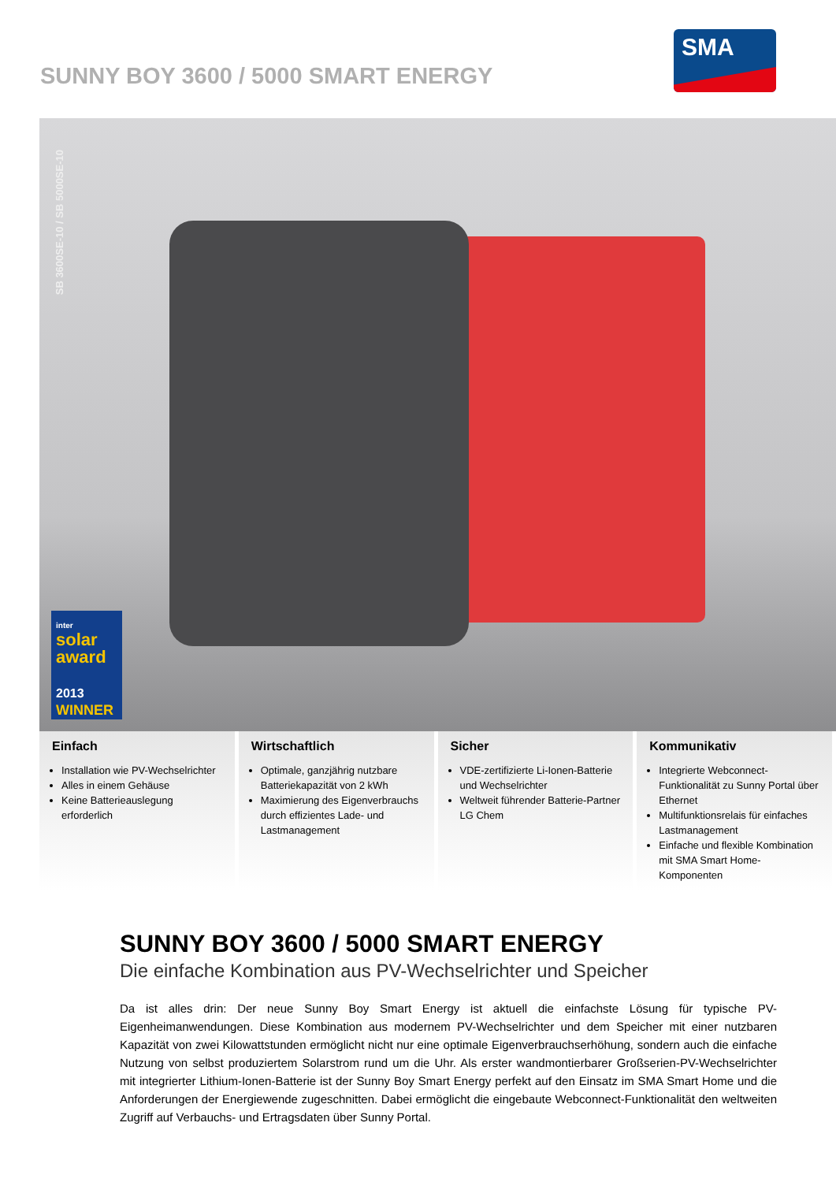SUNNY BOY 3600 / 5000 SMART ENERGY
SMA
SB 3600SE-10 / SB 5000SE-10
inter
solar
award
2013
WINNER
Einfach
Installation wie PV-Wechselrichter
Alles in einem Gehäuse
Keine Batterieauslegung erforderlich
Wirtschaftlich
Optimale, ganzjährig nutzbare Batteriekapazität von 2 kWh
Maximierung des Eigenverbrauchs durch effizientes Lade- und Lastmanagement
Sicher
VDE-zertifizierte Li-Ionen-Batterie und Wechselrichter
Weltweit führender Batterie-Partner LG Chem
Kommunikativ
Integrierte Webconnect-Funktionalität zu Sunny Portal über Ethernet
Multifunktionsrelais für einfaches Lastmanagement
Einfache und flexible Kombination mit SMA Smart Home-Komponenten
SUNNY BOY 3600 / 5000 SMART ENERGY
Die einfache Kombination aus PV-Wechselrichter und Speicher
Da ist alles drin: Der neue Sunny Boy Smart Energy ist aktuell die einfachste Lösung für typische PV-Eigenheimanwendungen. Diese Kombination aus modernem PV-Wechselrichter und dem Speicher mit einer nutzbaren Kapazität von zwei Kilowattstunden ermöglicht nicht nur eine optimale Eigenverbrauchserhöhung, sondern auch die einfache Nutzung von selbst produziertem Solarstrom rund um die Uhr. Als erster wandmontierbarer Großserien-PV-Wechselrichter mit integrierter Lithium-Ionen-Batterie ist der Sunny Boy Smart Energy perfekt auf den Einsatz im SMA Smart Home und die Anforderungen der Energiewende zugeschnitten. Dabei ermöglicht die eingebaute Webconnect-Funktionalität den weltweiten Zugriff auf Verbauchs- und Ertragsdaten über Sunny Portal.